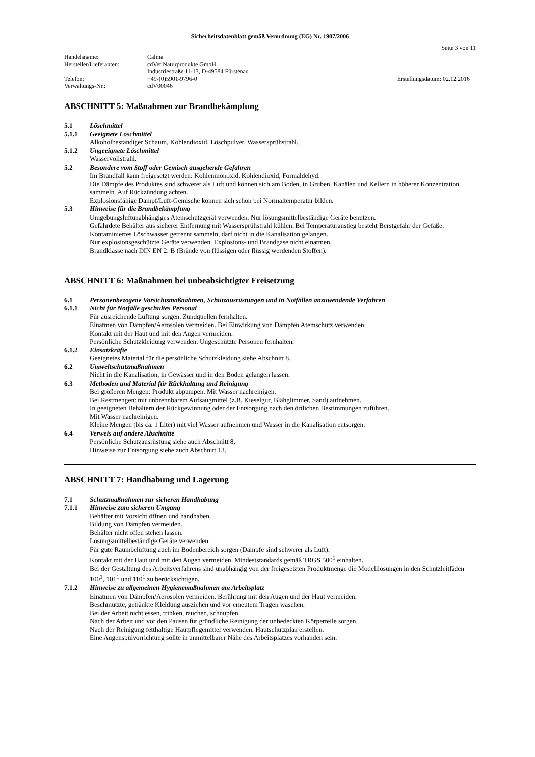Sicherheitsdatenblatt gemäß Verordnung (EG) Nr. 1907/2006
Seite 3 von 11
Handelsname: Calma
Hersteller/Lieferanten: cdVet Naturprodukte GmbH
Industriestraße 11-13, D-49584 Fürstenau
Telefon: +49-(0)5901-9796-0 Erstellungsdatum: 02.12.2016
Verwaltungs-Nr.: cdV00046
ABSCHNITT 5: Maßnahmen zur Brandbekämpfung
5.1 Löschmittel
5.1.1 Geeignete Löschmittel
Alkoholbeständiger Schaum, Kohlendioxid, Löschpulver, Wassersprühstrahl.
5.1.2 Ungeeignete Löschmittel
Wasservollstrahl.
5.2 Besondere vom Stoff oder Gemisch ausgehende Gefahren
Im Brandfall kann freigesetzt werden: Kohlenmonoxid, Kohlendioxid, Formaldehyd.
Die Dämpfe des Produktes sind schwerer als Luft und können sich am Boden, in Gruben, Kanälen und Kellern in höherer Konzentration sammeln. Auf Rückzündung achten.
Explosionsfähige Dampf/Luft-Gemische können sich schon bei Normaltemperatur bilden.
5.3 Hinweise für die Brandbekämpfung
Umgebungsluftunabhängiges Atemschutzgerät verwenden. Nur lösungsmittelbeständige Geräte benutzen.
Gefährdete Behälter aus sicherer Entfernung mit Wassersprühstrahl kühlen. Bei Temperaturanstieg besteht Berstgefahr der Gefäße.
Kontaminiertes Löschwasser getrennt sammeln, darf nicht in die Kanalisation gelangen.
Nur explosionsgeschützte Geräte verwenden. Explosions- und Brandgase nicht einatmen.
Brandklasse nach DIN EN 2: B (Brände von flüssigen oder flüssig werdenden Stoffen).
ABSCHNITT 6: Maßnahmen bei unbeabsichtigter Freisetzung
6.1 Personenbezogene Vorsichtsmaßnahmen, Schutzausrüstungen und in Notfällen anzuwendende Verfahren
6.1.1 Nicht für Notfälle geschultes Personal
Für ausreichende Lüftung sorgen. Zündquellen fernhalten.
Einatmen von Dämpfen/Aerosolen vermeiden. Bei Einwirkung von Dämpfen Atemschutz verwenden.
Kontakt mit der Haut und mit den Augen vermeiden.
Persönliche Schutzkleidung verwenden. Ungeschützte Personen fernhalten.
6.1.2 Einsatzkräfte
Geeignetes Material für die persönliche Schutzkleidung siehe Abschnitt 8.
6.2 Umweltschutzmaßnahmen
Nicht in die Kanalisation, in Gewässer und in den Boden gelangen lassen.
6.3 Methoden und Material für Rückhaltung und Reinigung
Bei größeren Mengen: Produkt abpumpen. Mit Wasser nachreinigen.
Bei Restmengen: mit unbrennbarem Aufsaugmittel (z.B. Kieselgur, Blähglimmer, Sand) aufnehmen.
In geeigneten Behältern der Rückgewinnung oder der Entsorgung nach den örtlichen Bestimmungen zuführen.
Mit Wasser nachreinigen.
Kleine Mengen (bis ca. 1 Liter) mit viel Wasser aufnehmen und Wasser in die Kanalisation entsorgen.
6.4 Verweis auf andere Abschnitte
Persönliche Schutzausrüstung siehe auch Abschnitt 8.
Hinweise zur Entsorgung siehe auch Abschnitt 13.
ABSCHNITT 7: Handhabung und Lagerung
7.1 Schutzmaßnahmen zur sicheren Handhabung
7.1.1 Hinweise zum sicheren Umgang
Behälter mit Vorsicht öffnen und handhaben.
Bildung von Dämpfen vermeiden.
Behälter nicht offen stehen lassen.
Lösungsmittelbeständige Geräte verwenden.
Für gute Raumbelüftung auch im Bodenbereich sorgen (Dämpfe sind schwerer als Luft).
Kontakt mit der Haut und mit den Augen vermeiden. Mindeststandards gemäß TRGS 500<sup>1</sup> einhalten.
Bei der Gestaltung des Arbeitsverfahrens sind unabhängig von der freigesetzten Produktmenge die Modelllösungen in den Schutzleitfäden 100<sup>1</sup>, 101<sup>1</sup> und 110<sup>1</sup> zu berücksichtigen.
7.1.2 Hinweise zu allgemeinen Hygienemaßnahmen am Arbeitsplatz
Einatmen von Dämpfen/Aerosolen vermeiden. Berührung mit den Augen und der Haut vermeiden.
Beschmutzte, getränkte Kleidung ausziehen und vor erneutem Tragen waschen.
Bei der Arbeit nicht essen, trinken, rauchen, schnupfen.
Nach der Arbeit und vor den Pausen für gründliche Reinigung der unbedeckten Körperteile sorgen.
Nach der Reinigung fetthaltige Hautpflegemittel verwenden. Hautschutzplan erstellen.
Eine Augenspülvorrichtung sollte in unmittelbarer Nähe des Arbeitsplatzes vorhanden sein.